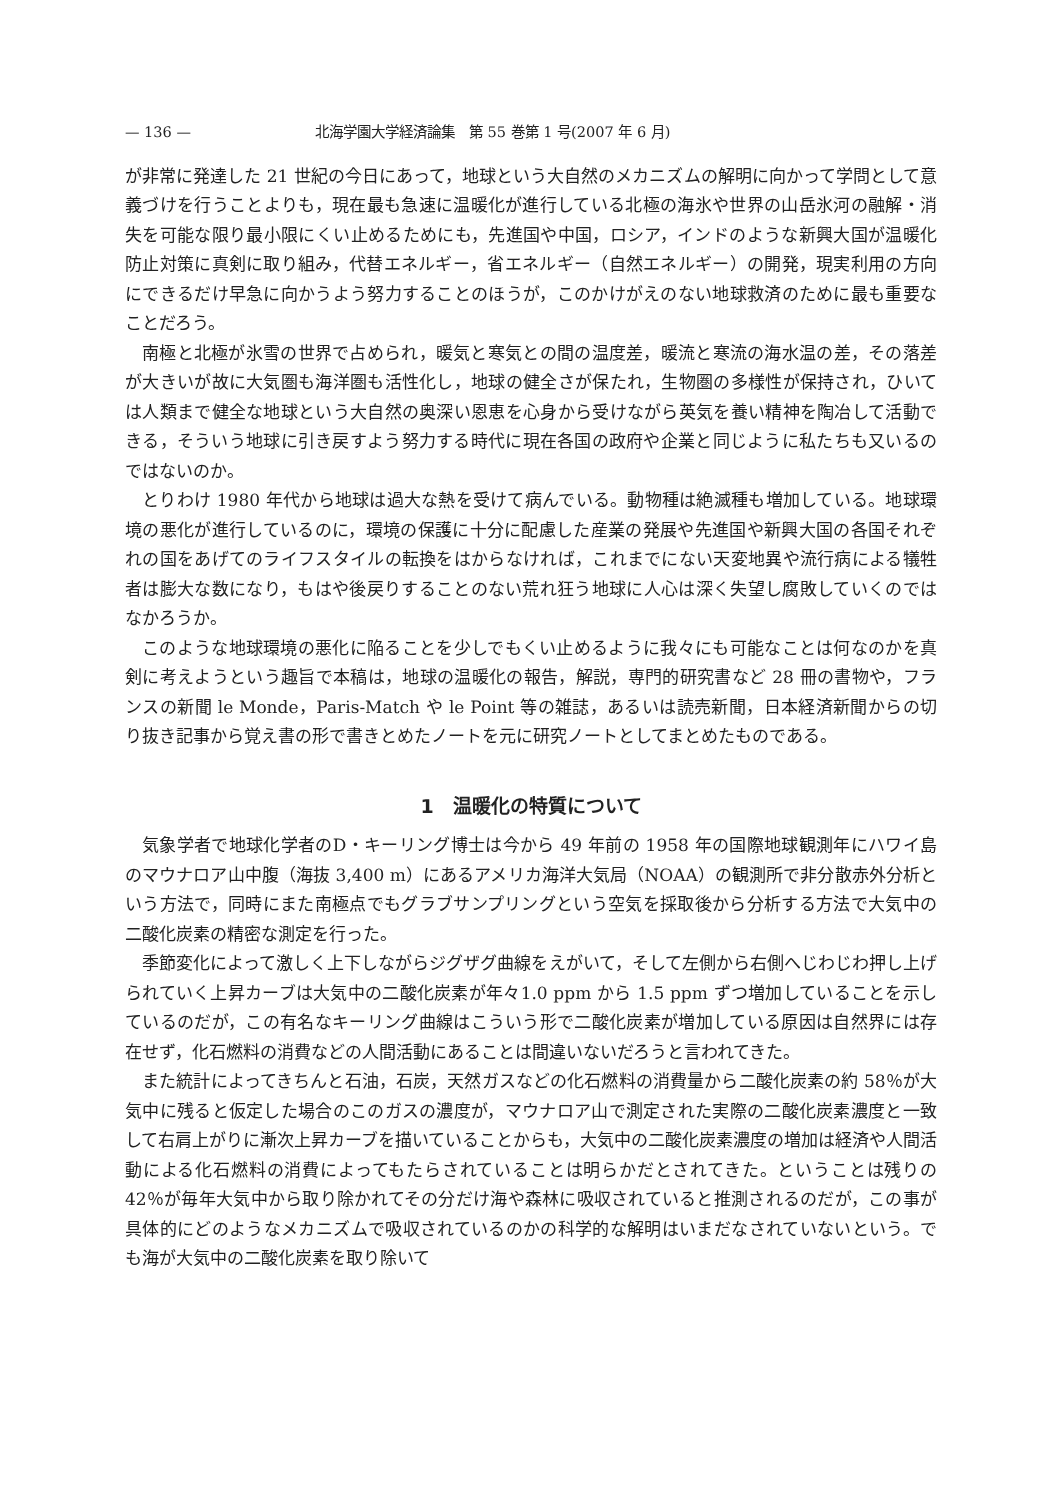— 136 — 北海学園大学経済論集　第 55 巻第 1 号(2007 年 6 月)
が非常に発達した 21 世紀の今日にあって，地球という大自然のメカニズムの解明に向かって学問として意義づけを行うことよりも，現在最も急速に温暖化が進行している北極の海氷や世界の山岳氷河の融解・消失を可能な限り最小限にくい止めるためにも，先進国や中国，ロシア，インドのような新興大国が温暖化防止対策に真剣に取り組み，代替エネルギー，省エネルギー（自然エネルギー）の開発，現実利用の方向にできるだけ早急に向かうよう努力することのほうが，このかけがえのない地球救済のために最も重要なことだろう。
南極と北極が氷雪の世界で占められ，暖気と寒気との間の温度差，暖流と寒流の海水温の差，その落差が大きいが故に大気圏も海洋圏も活性化し，地球の健全さが保たれ，生物圏の多様性が保持され，ひいては人類まで健全な地球という大自然の奥深い恩恵を心身から受けながら英気を養い精神を陶冶して活動できる，そういう地球に引き戻すよう努力する時代に現在各国の政府や企業と同じように私たちも又いるのではないのか。
とりわけ 1980 年代から地球は過大な熱を受けて病んでいる。動物種は絶滅種も増加している。地球環境の悪化が進行しているのに，環境の保護に十分に配慮した産業の発展や先進国や新興大国の各国それぞれの国をあげてのライフスタイルの転換をはからなければ，これまでにない天変地異や流行病による犠牲者は膨大な数になり，もはや後戻りすることのない荒れ狂う地球に人心は深く失望し腐敗していくのではなかろうか。
このような地球環境の悪化に陥ることを少しでもくい止めるように我々にも可能なことは何なのかを真剣に考えようという趣旨で本稿は，地球の温暖化の報告，解説，専門的研究書など 28 冊の書物や，フランスの新聞 le Monde，Paris-Match や le Point 等の雑誌，あるいは読売新聞，日本経済新聞からの切り抜き記事から覚え書の形で書きとめたノートを元に研究ノートとしてまとめたものである。
1　温暖化の特質について
気象学者で地球化学者のD・キーリング博士は今から 49 年前の 1958 年の国際地球観測年にハワイ島のマウナロア山中腹（海抜 3,400 m）にあるアメリカ海洋大気局（NOAA）の観測所で非分散赤外分析という方法で，同時にまた南極点でもグラブサンプリングという空気を採取後から分析する方法で大気中の二酸化炭素の精密な測定を行った。
季節変化によって激しく上下しながらジグザグ曲線をえがいて，そして左側から右側へじわじわ押し上げられていく上昇カーブは大気中の二酸化炭素が年々1.0 ppm から 1.5 ppm ずつ増加していることを示しているのだが，この有名なキーリング曲線はこういう形で二酸化炭素が増加している原因は自然界には存在せず，化石燃料の消費などの人間活動にあることは間違いないだろうと言われてきた。
また統計によってきちんと石油，石炭，天然ガスなどの化石燃料の消費量から二酸化炭素の約 58％が大気中に残ると仮定した場合のこのガスの濃度が，マウナロア山で測定された実際の二酸化炭素濃度と一致して右肩上がりに漸次上昇カーブを描いていることからも，大気中の二酸化炭素濃度の増加は経済や人間活動による化石燃料の消費によってもたらされていることは明らかだとされてきた。ということは残りの 42％が毎年大気中から取り除かれてその分だけ海や森林に吸収されていると推測されるのだが，この事が具体的にどのようなメカニズムで吸収されているのかの科学的な解明はいまだなされていないという。でも海が大気中の二酸化炭素を取り除いて